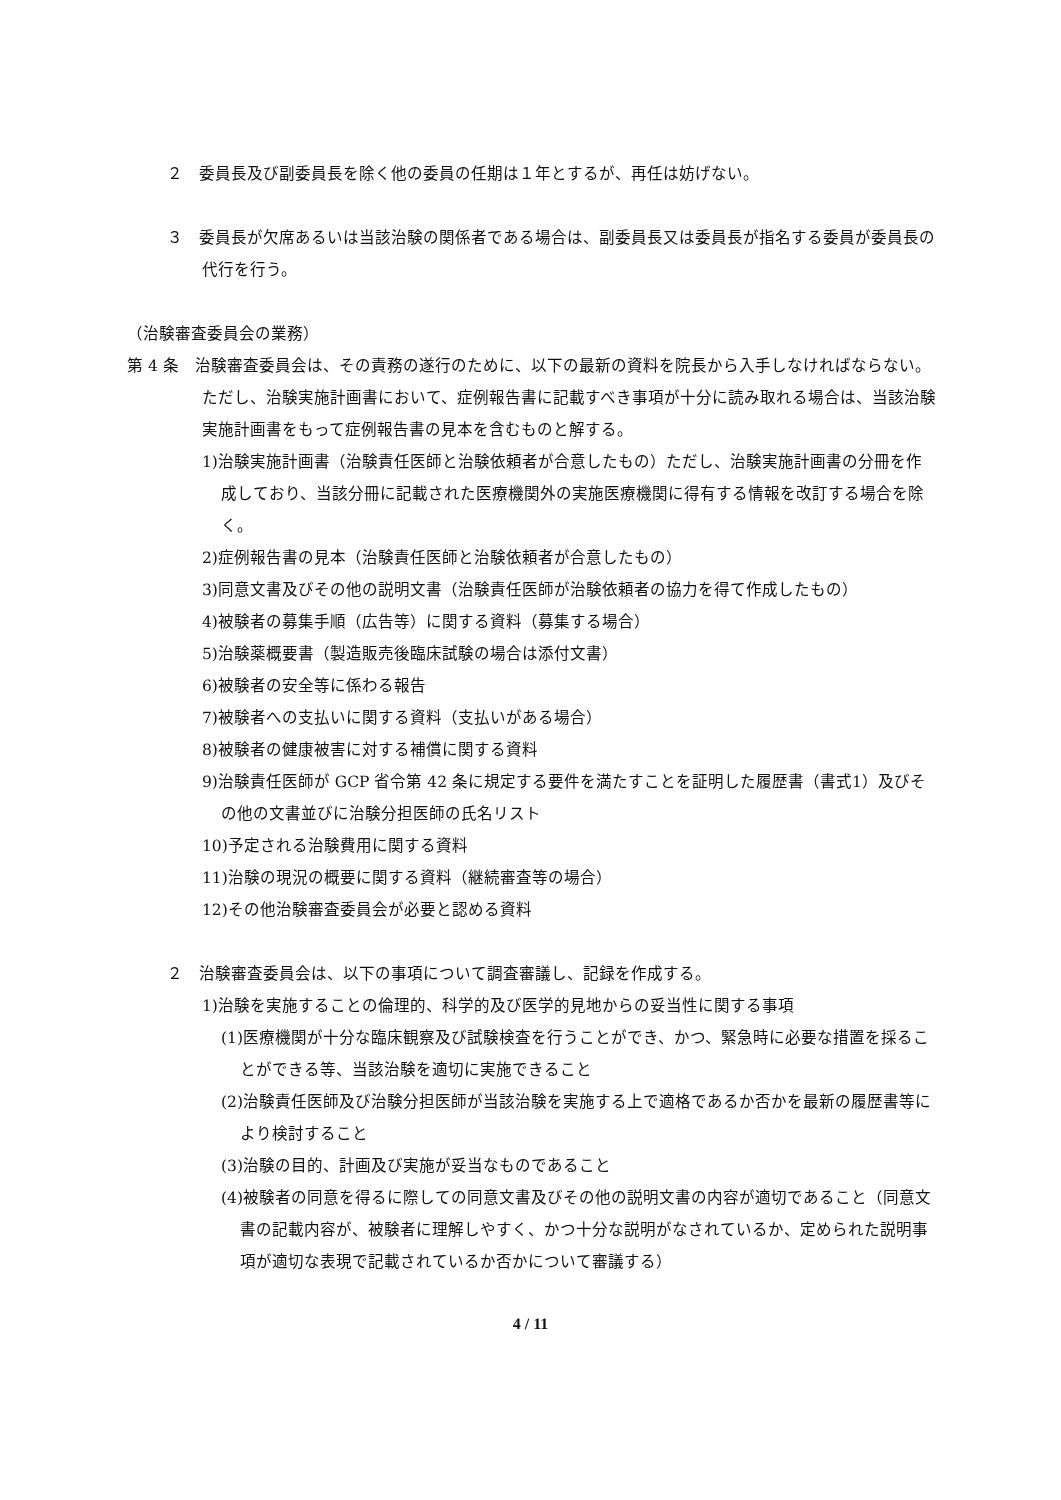２　委員長及び副委員長を除く他の委員の任期は１年とするが、再任は妨げない。
３　委員長が欠席あるいは当該治験の関係者である場合は、副委員長又は委員長が指名する委員が委員長の代行を行う。
（治験審査委員会の業務）
第 4 条　治験審査委員会は、その責務の遂行のために、以下の最新の資料を院長から入手しなければならない。ただし、治験実施計画書において、症例報告書に記載すべき事項が十分に読み取れる場合は、当該治験実施計画書をもって症例報告書の見本を含むものと解する。
1)治験実施計画書（治験責任医師と治験依頼者が合意したもの）ただし、治験実施計画書の分冊を作成しており、当該分冊に記載された医療機関外の実施医療機関に得有する情報を改訂する場合を除く。
2)症例報告書の見本（治験責任医師と治験依頼者が合意したもの）
3)同意文書及びその他の説明文書（治験責任医師が治験依頼者の協力を得て作成したもの）
4)被験者の募集手順（広告等）に関する資料（募集する場合）
5)治験薬概要書（製造販売後臨床試験の場合は添付文書）
6)被験者の安全等に係わる報告
7)被験者への支払いに関する資料（支払いがある場合）
8)被験者の健康被害に対する補償に関する資料
9)治験責任医師が GCP 省令第 42 条に規定する要件を満たすことを証明した履歴書（書式1）及びその他の文書並びに治験分担医師の氏名リスト
10)予定される治験費用に関する資料
11)治験の現況の概要に関する資料（継続審査等の場合）
12)その他治験審査委員会が必要と認める資料
２　治験審査委員会は、以下の事項について調査審議し、記録を作成する。
1)治験を実施することの倫理的、科学的及び医学的見地からの妥当性に関する事項
(1)医療機関が十分な臨床観察及び試験検査を行うことができ、かつ、緊急時に必要な措置を採ることができる等、当該治験を適切に実施できること
(2)治験責任医師及び治験分担医師が当該治験を実施する上で適格であるか否かを最新の履歴書等により検討すること
(3)治験の目的、計画及び実施が妥当なものであること
(4)被験者の同意を得るに際しての同意文書及びその他の説明文書の内容が適切であること（同意文書の記載内容が、被験者に理解しやすく、かつ十分な説明がなされているか、定められた説明事項が適切な表現で記載されているか否かについて審議する）
4 / 11